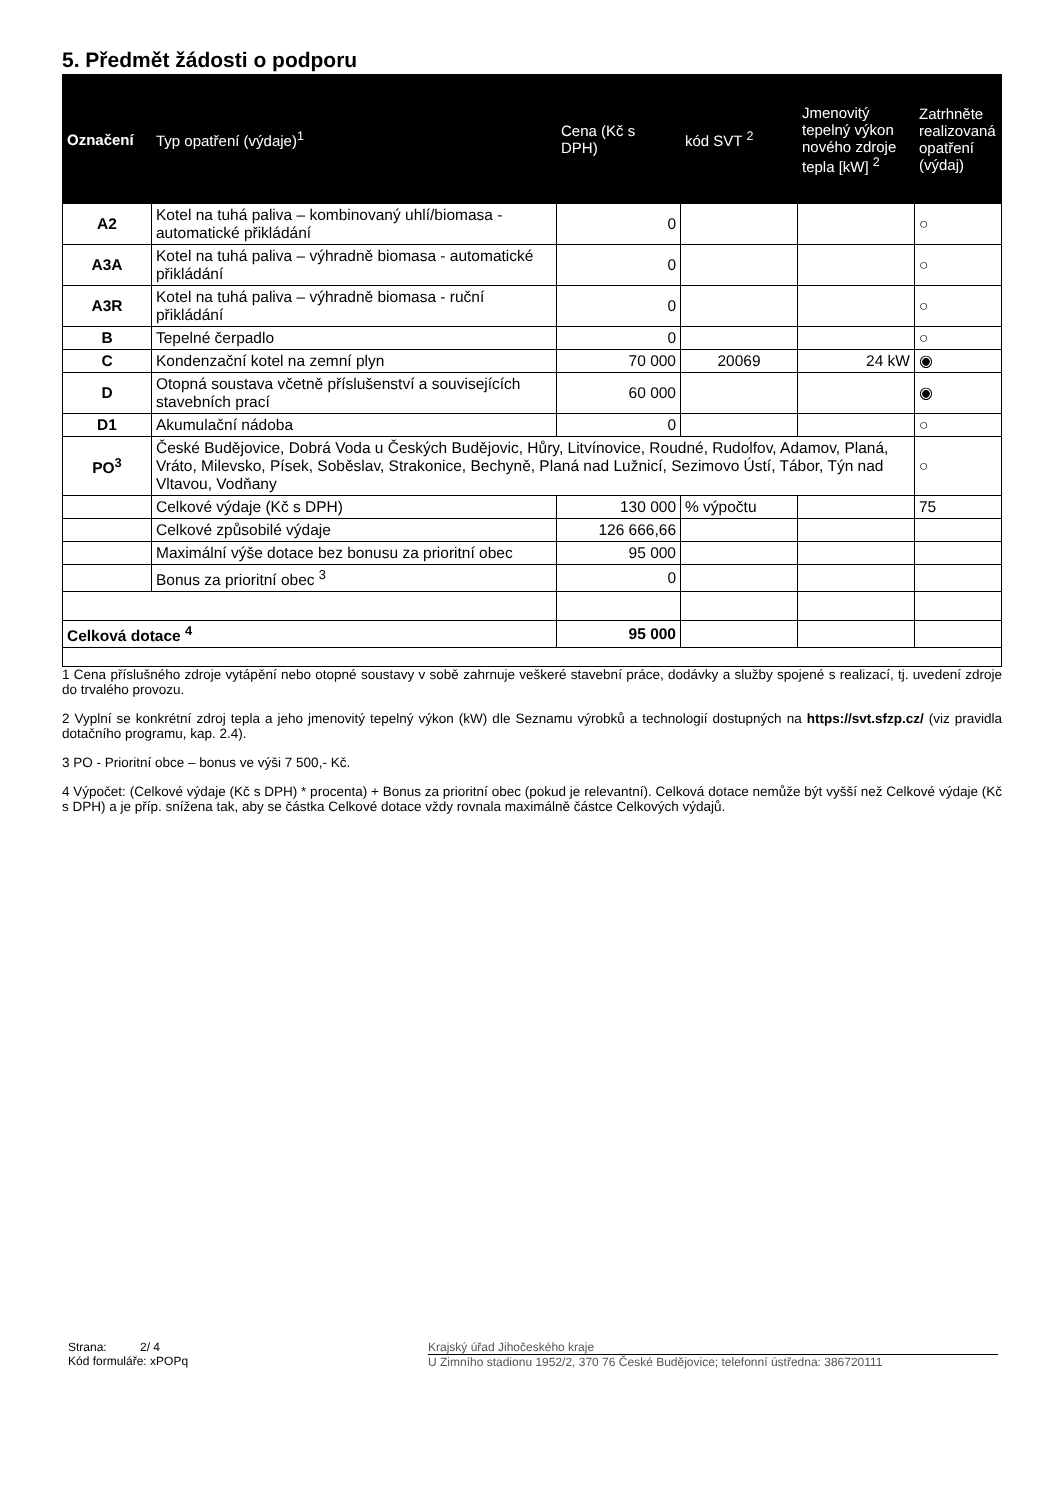5. Předmět žádosti o podporu
| Označení | Typ opatření (výdaje)<sup>1</sup> | Cena (Kč s DPH) | kód SVT <sup>2</sup> | Jmenovitý tepelný výkon nového zdroje tepla [kW] <sup>2</sup> | Zatrhněte realizovaná opatření (výdaj) |
| --- | --- | --- | --- | --- | --- |
| A2 | Kotel na tuhá paliva – kombinovaný uhlí/biomasa - automatické přikládání | 0 | | | ○ |
| A3A | Kotel na tuhá paliva – výhradně biomasa - automatické přikládání | 0 | | | ○ |
| A3R | Kotel na tuhá paliva – výhradně biomasa - ruční přikládání | 0 | | | ○ |
| B | Tepelné čerpadlo | 0 | | | ○ |
| C | Kondenzační kotel na zemní plyn | 70 000 | 20069 | 24 kW | ◉ |
| D | Otopná soustava včetně příslušenství a souvisejících stavebních prací | 60 000 | | | ◉ |
| D1 | Akumulační nádoba | 0 | | | ○ |
| PO<sup>3</sup> | České Budějovice, Dobrá Voda u Českých Budějovic, Hůry, Litvínovice, Roudné, Rudolfov, Adamov, Planá, Vráto, Milevsko, Písek, Soběslav, Strakonice, Bechyně, Planá nad Lužnicí, Sezimovo Ústí, Tábor, Týn nad Vltavou, Vodňany | | | | ○ |
| | Celkové výdaje (Kč s DPH) | 130 000 | % výpočtu | | 75 |
| | Celkové způsobilé výdaje | 126 666,66 | | | |
| | Maximální výše dotace bez bonusu za prioritní obec | 95 000 | | | |
| | Bonus za prioritní obec <sup>3</sup> | 0 | | | |
| Celková dotace <sup>4</sup> | | 95 000 | | | |
1 Cena příslušného zdroje vytápění nebo otopné soustavy v sobě zahrnuje veškeré stavební práce, dodávky a služby spojené s realizací, tj. uvedení zdroje do trvalého provozu.
2 Vyplní se konkrétní zdroj tepla a jeho jmenovitý tepelný výkon (kW) dle Seznamu výrobků a technologií dostupných na https://svt.sfzp.cz/ (viz pravidla dotačního programu, kap. 2.4).
3 PO - Prioritní obce – bonus ve výši 7 500,- Kč.
4 Výpočet: (Celkové výdaje (Kč s DPH) * procenta) + Bonus za prioritní obec (pokud je relevantní). Celková dotace nemůže být vyšší než Celkové výdaje (Kč s DPH) a je příp. snížena tak, aby se částka Celkové dotace vždy rovnala maximálně částce Celkových výdajů.
Strana: 2/ 4
Kód formuláře: xPOPq
Krajský úřad Jihočeského kraje
U Zimního stadionu 1952/2, 370 76 České Budějovice; telefonní ústředna: 386720111